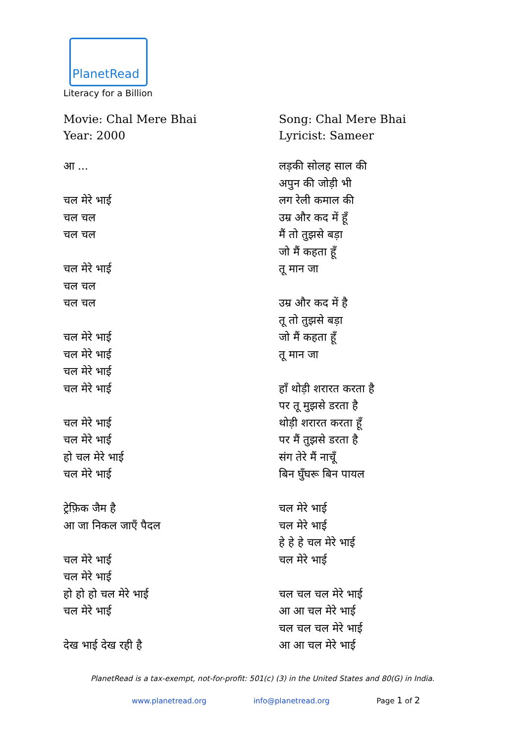PlanetRead
Literacy for a Billion
Movie: Chal Mere Bhai
Year: 2000
आ ...
चल मेरे भाई
चल चल
चल चल
चल मेरे भाई
चल चल
चल चल
चल मेरे भाई
चल मेरे भाई
चल मेरे भाई
चल मेरे भाई
चल मेरे भाई
चल मेरे भाई
हो चल मेरे भाई
चल मेरे भाई
ट्रेफ़िक जैम है
आ जा निकल जाएँ पैदल
चल मेरे भाई
चल मेरे भाई
हो हो हो चल मेरे भाई
चल मेरे भाई
देख भाई देख रही है
Song: Chal Mere Bhai
Lyricist: Sameer
लड़की सोलह साल की
अपुन की जोड़ी भी
लग रेली कमाल की
उम्र और कद में हूँ
मैं तो तुझसे बड़ा
जो मैं कहता हूँ
तू मान जा
उम्र और कद में है
तू तो तुझसे बड़ा
जो मैं कहता हूँ
तू मान जा
हाँ थोड़ी शरारत करता है
पर तू मुझसे डरता है
थोड़ी शरारत करता हूँ
पर मैं तुझसे डरता है
संग तेरे मैं नाचूँ
बिन घुँघरू बिन पायल
चल मेरे भाई
चल मेरे भाई
हे हे हे चल मेरे भाई
चल मेरे भाई
चल चल चल मेरे भाई
आ आ चल मेरे भाई
चल चल चल मेरे भाई
आ आ चल मेरे भाई
PlanetRead is a tax-exempt, not-for-profit: 501(c) (3) in the United States and 80(G) in India.
www.planetread.org info@planetread.org Page 1 of 2